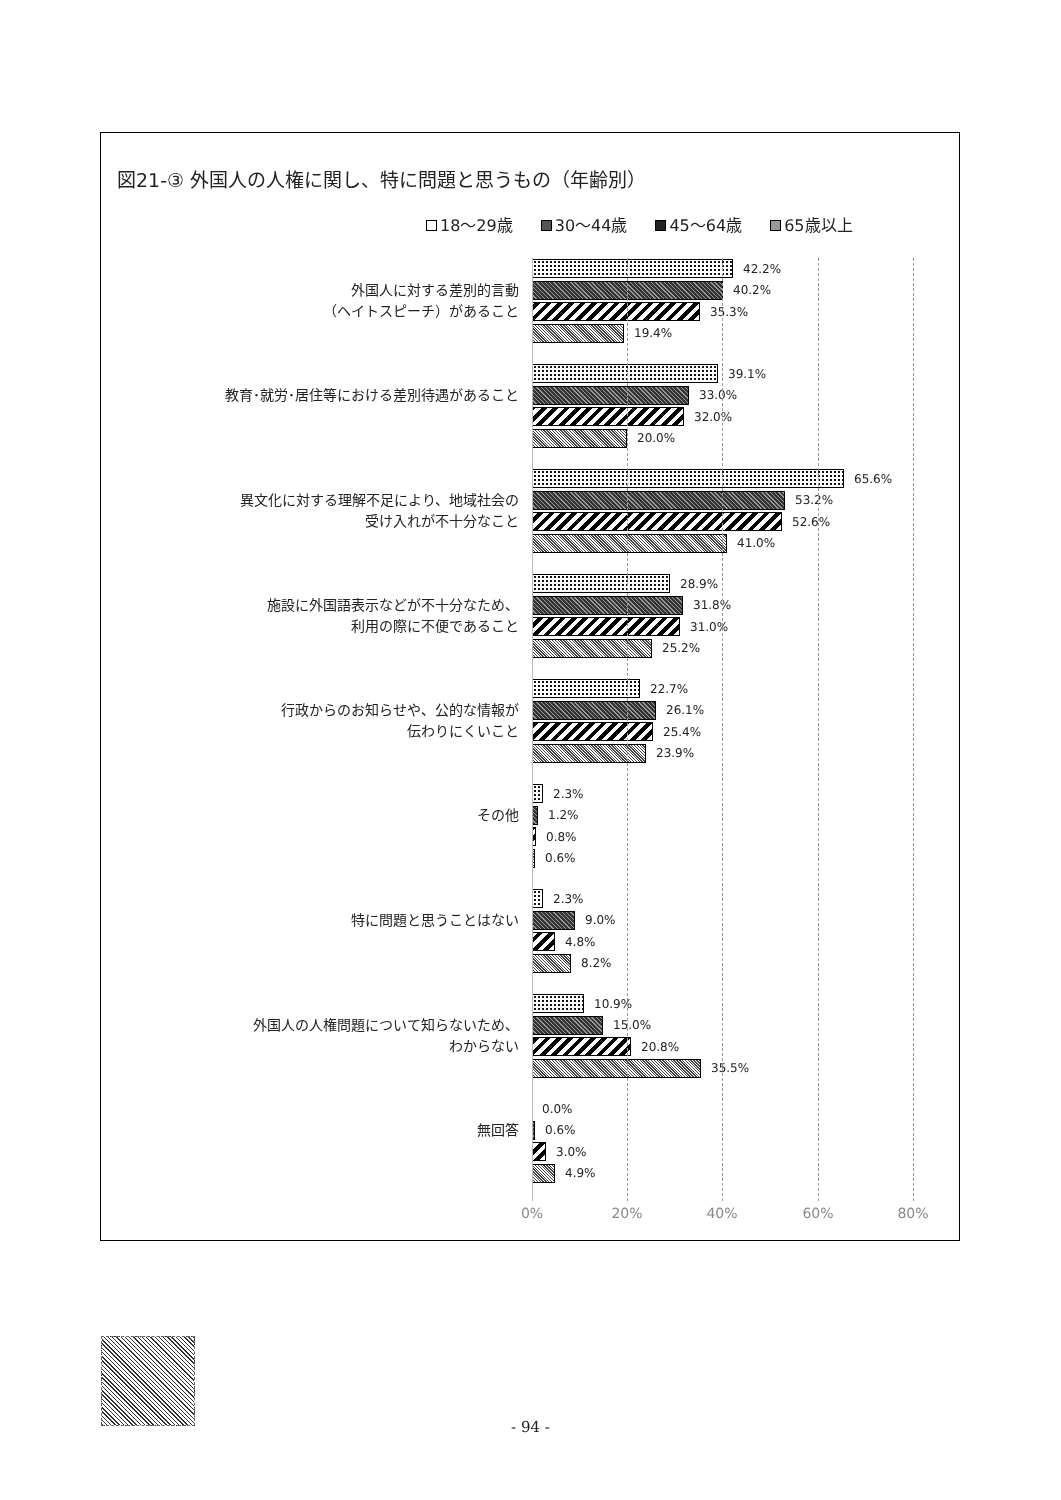図21-③ 外国人の人権に関し、特に問題と思うもの（年齢別）
18～29歳 30～44歳 45～64歳 65歳以上
外国人に対する差別的言動
（ヘイトスピーチ）があること
42.2%
40.2%
35.3%
19.4%
教育･就労･居住等における差別待遇があること
39.1%
33.0%
32.0%
20.0%
異文化に対する理解不足により、地域社会の
受け入れが不十分なこと
65.6%
53.2%
52.6%
41.0%
施設に外国語表示などが不十分なため、
利用の際に不便であること
28.9%
31.8%
31.0%
25.2%
行政からのお知らせや、公的な情報が
伝わりにくいこと
22.7%
26.1%
25.4%
23.9%
その他
2.3%
1.2%
0.8%
0.6%
特に問題と思うことはない
2.3%
9.0%
4.8%
8.2%
外国人の人権問題について知らないため、
わからない
10.9%
15.0%
20.8%
35.5%
無回答
0.0%
0.6%
3.0%
4.9%
0% 20% 40% 60% 80%
- 94 -